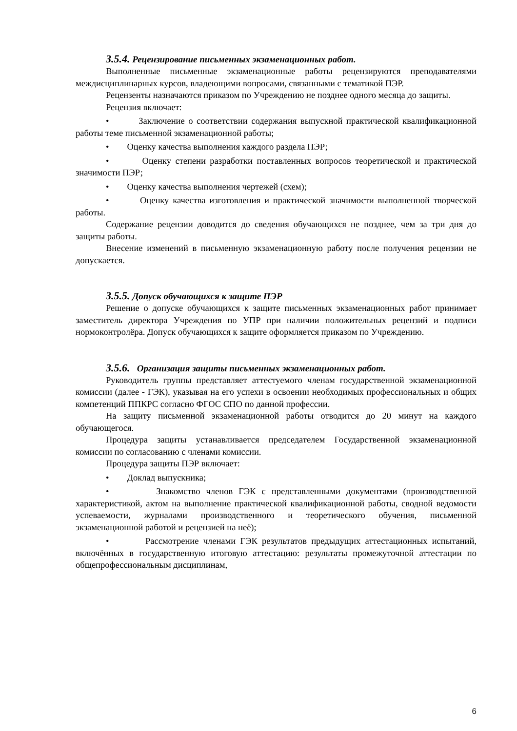3.5.4. Рецензирование письменных экзаменационных работ.
Выполненные письменные экзаменационные работы рецензируются преподавателями междисциплинарных курсов, владеющими вопросами, связанными с тематикой ПЭР.
Рецензенты назначаются приказом по Учреждению не позднее одного месяца до защиты.
Рецензия включает:
• Заключение о соответствии содержания выпускной практической квалификационной работы теме письменной экзаменационной работы;
• Оценку качества выполнения каждого раздела ПЭР;
• Оценку степени разработки поставленных вопросов теоретической и практической значимости ПЭР;
• Оценку качества выполнения чертежей (схем);
• Оценку качества изготовления и практической значимости выполненной творческой работы.
Содержание рецензии доводится до сведения обучающихся не позднее, чем за три дня до защиты работы.
Внесение изменений в письменную экзаменационную работу после получения рецензии не допускается.
3.5.5. Допуск обучающихся к защите ПЭР
Решение о допуске обучающихся к защите письменных экзаменационных работ принимает заместитель директора Учреждения по УПР при наличии положительных рецензий и подписи нормоконтролёра. Допуск обучающихся к защите оформляется приказом по Учреждению.
3.5.6. Организация защиты письменных экзаменационных работ.
Руководитель группы представляет аттестуемого членам государственной экзаменационной комиссии (далее - ГЭК), указывая на его успехи в освоении необходимых профессиональных и общих компетенций ППКРС согласно ФГОС СПО по данной профессии.
На защиту письменной экзаменационной работы отводится до 20 минут на каждого обучающегося.
Процедура защиты устанавливается председателем Государственной экзаменационной комиссии по согласованию с членами комиссии.
Процедура защиты ПЭР включает:
• Доклад выпускника;
• Знакомство членов ГЭК с представленными документами (производственной характеристикой, актом на выполнение практической квалификационной работы, сводной ведомости успеваемости, журналами производственного и теоретического обучения, письменной экзаменационной работой и рецензией на неё);
• Рассмотрение членами ГЭК результатов предыдущих аттестационных испытаний, включённых в государственную итоговую аттестацию: результаты промежуточной аттестации по общепрофессиональным дисциплинам,
6